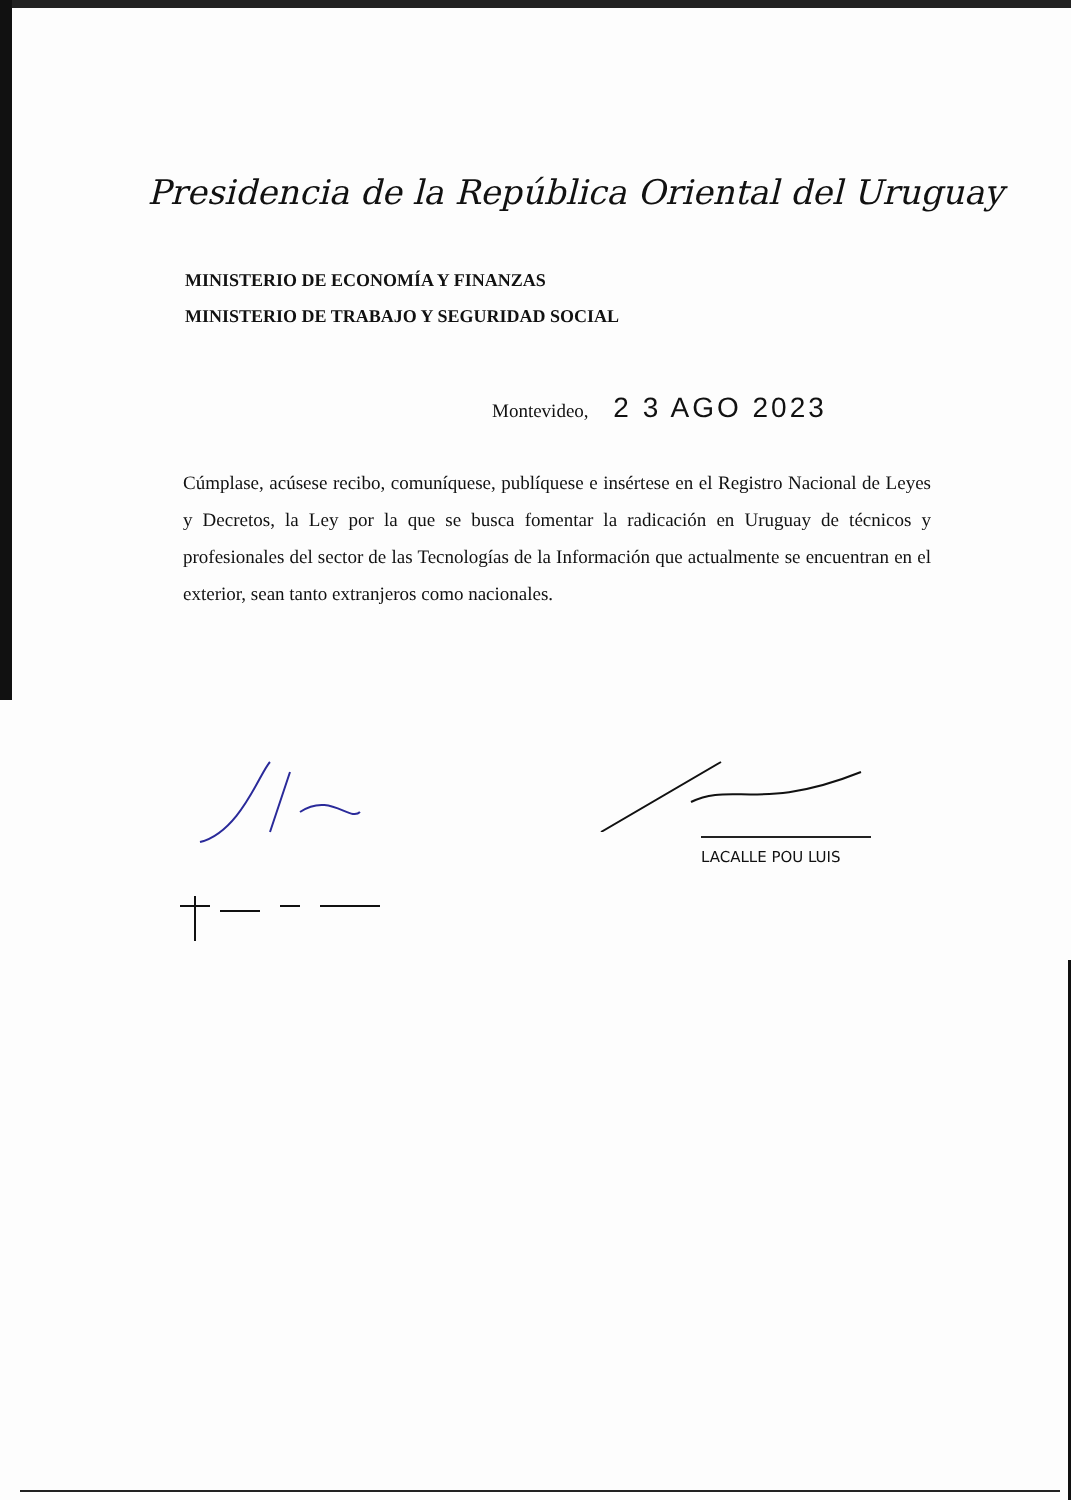Presidencia de la República Oriental del Uruguay
MINISTERIO DE ECONOMÍA Y FINANZAS
MINISTERIO DE TRABAJO Y SEGURIDAD SOCIAL
Montevideo, 2 3 AGO 2023
Cúmplase, acúsese recibo, comuníquese, publíquese e insértese en el Registro Nacional de Leyes y Decretos, la Ley por la que se busca fomentar la radicación en Uruguay de técnicos y profesionales del sector de las Tecnologías de la Información que actualmente se encuentran en el exterior, sean tanto extranjeros como nacionales.
LACALLE POU LUIS